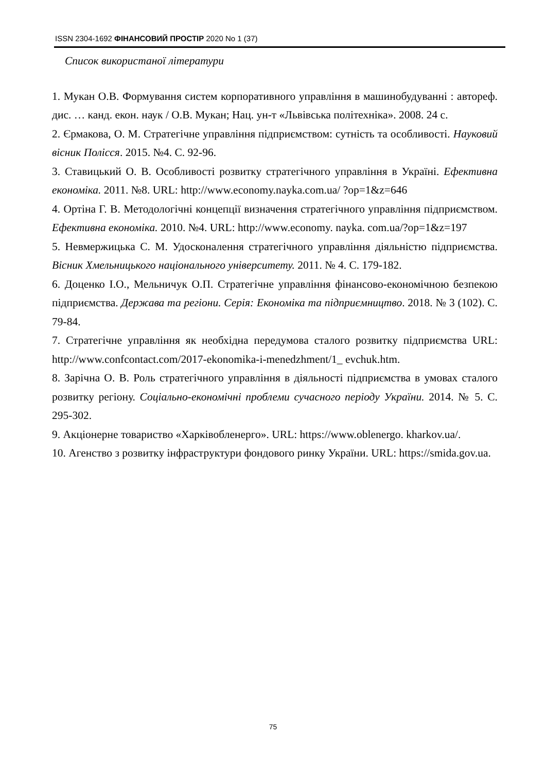ISSN 2304-1692 ФІНАНСОВИЙ ПРОСТІР 2020 No 1 (37)
Список використаної літератури
1. Мукан О.В. Формування систем корпоративного управління в машинобудуванні : автореф. дис. … канд. екон. наук / О.В. Мукан; Нац. ун-т «Львівська політехніка». 2008. 24 с.
2. Єрмакова, О. М. Стратегічне управління підприємством: сутність та особливості. Науковий вісник Полісся. 2015. №4. С. 92-96.
3. Ставицький О. В. Особливості розвитку стратегічного управління в Україні. Ефективна економіка. 2011. №8. URL: http://www.economy.nayka.com.ua/ ?op=1&z=646
4. Ортіна Г. В. Методологічні концепції визначення стратегічного управління підприємством. Ефективна економіка. 2010. №4. URL: http://www.economy. nayka. com.ua/?op=1&z=197
5. Невмержицька С. М. Удосконалення стратегічного управління діяльністю підприємства. Вісник Хмельницького національного університету. 2011. № 4. С. 179-182.
6. Доценко І.О., Мельничук О.П. Стратегічне управління фінансово-економічною безпекою підприємства. Держава та регіони. Серія: Економіка та підприємництво. 2018. № 3 (102). С. 79-84.
7. Стратегічне управління як необхідна передумова сталого розвитку підприємства URL: http://www.confcontact.com/2017-ekonomika-i-menedzhment/1_ evchuk.htm.
8. Зарічна О. В. Роль стратегічного управління в діяльності підприємства в умовах сталого розвитку регіону. Соціально-економічні проблеми сучасного періоду України. 2014. № 5. С. 295-302.
9. Акціонерне товариство «Харківобленерго». URL: https://www.oblenergo. kharkov.ua/.
10. Агенство з розвитку інфраструктури фондового ринку України. URL: https://smida.gov.ua.
75